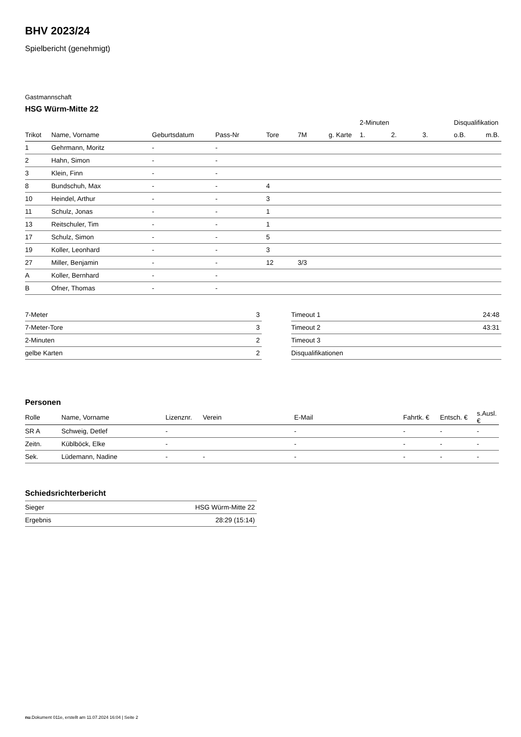BHV 2023/24
Spielbericht (genehmigt)
Gastmannschaft
HSG Würm-Mitte 22
| | | | | | | | 2-Minuten | | | Disqualifikation | |
| --- | --- | --- | --- | --- | --- | --- | --- | --- | --- | --- | --- |
| Trikot | Name, Vorname | Geburtsdatum | Pass-Nr | Tore | 7M | g. Karte | 1. | 2. | 3. | o.B. | m.B. |
| 1 | Gehrmann, Moritz | - | - | | | | | | | | |
| 2 | Hahn, Simon | - | - | | | | | | | | |
| 3 | Klein, Finn | - | - | | | | | | | | |
| 8 | Bundschuh, Max | - | - | 4 | | | | | | | |
| 10 | Heindel, Arthur | - | - | 3 | | | | | | | |
| 11 | Schulz, Jonas | - | - | 1 | | | | | | | |
| 13 | Reitschuler, Tim | - | - | 1 | | | | | | | |
| 17 | Schulz, Simon | - | - | 5 | | | | | | | |
| 19 | Koller, Leonhard | - | - | 3 | | | | | | | |
| 27 | Miller, Benjamin | - | - | 12 | 3/3 | | | | | | |
| A | Koller, Bernhard | - | - | | | | | | | | |
| B | Ofner, Thomas | - | - | | | | | | | | |
| 7-Meter | 3 |
| 7-Meter-Tore | 3 |
| 2-Minuten | 2 |
| gelbe Karten | 2 |
| Timeout 1 | 24:48 |
| Timeout 2 | 43:31 |
| Timeout 3 | |
| Disqualifikationen | |
Personen
| Rolle | Name, Vorname | Lizenznr. | Verein | E-Mail | Fahrtk. € | Entsch. € | s.Ausl. € |
| --- | --- | --- | --- | --- | --- | --- | --- |
| SR A | Schweig, Detlef | - | | - | - | - | - |
| Zeitn. | Küblböck, Elke | - | | - | - | - | - |
| Sek. | Lüdemann, Nadine | - | - | - | - | - | - |
Schiedsrichterbericht
| Sieger | HSG Würm-Mitte 22 |
| Ergebnis | 28:29 (15:14) |
nu.Dokument 011e, erstellt am 11.07.2024 16:04 | Seite 2